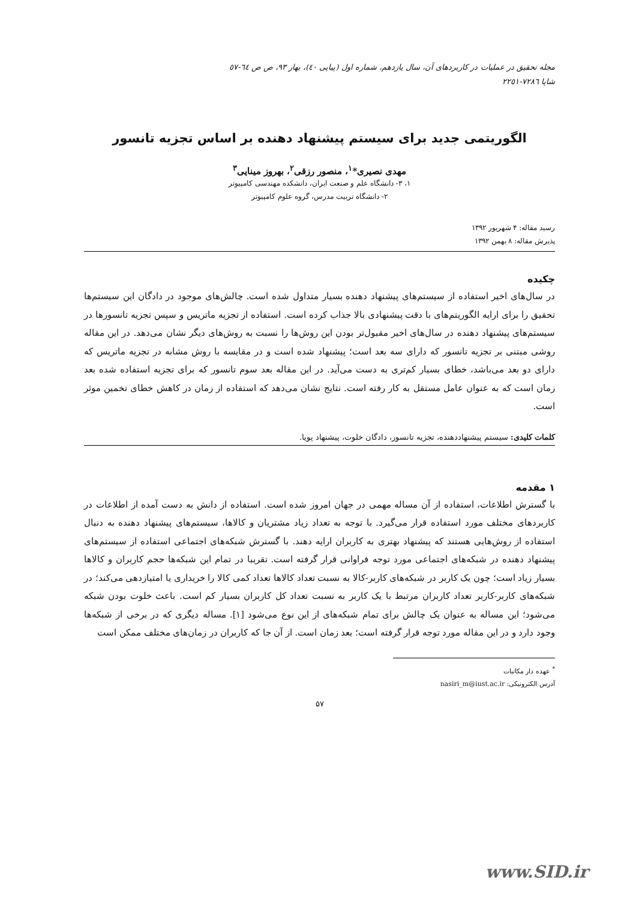مجله تحقیق در عملیات در کاربردهای آن، سال یازدهم، شماره اول (پیاپی ٤٠)، بهار ۹۳، ص ص ٦٤-٥٧
شاپا ٧٢٨٦-٢٢٥١
الگوریتمی جدید برای سیستم پیشنهاد دهنده بر اساس تجزیه تانسور
مهدی نصیری*<sup>۱</sup>، منصور رزقی<sup>۲</sup>، بهروز مینایی<sup>۳</sup>
۱، ۳- دانشگاه علم و صنعت ایران، دانشکده مهندسی کامپیوتر
۲- دانشگاه تربیت مدرس، گروه علوم کامپیوتر
رسید مقاله: ۴ شهریور ۱۳۹۲
پذیرش مقاله: ۸ بهمن ۱۳۹۲
چکیده
در سال‌های اخیر استفاده از سیستم‌های پیشنهاد دهنده بسیار متداول شده است. چالش‌های موجود در دادگان این سیستم‌ها تحقیق را برای ارایه الگوریتم‌های با دقت پیشنهادی بالا جذاب کرده است. استفاده از تجزیه ماتریس و سپس تجزیه تانسورها در سیستم‌های پیشنهاد دهنده در سال‌های اخیر مقبول‌تر بودن این روش‌ها را نسبت به روش‌های دیگر نشان می‌دهد. در این مقاله روشی مبتنی بر تجزیه تانسور که دارای سه بعد است؛ پیشنهاد شده است و در مقایسه با روش مشابه در تجزیه ماتریس که دارای دو بعد می‌باشد، خطای بسیار کم‌تری به دست می‌آید. در این مقاله بعد سوم تانسور که برای تجزیه استفاده شده بعد زمان است که به عنوان عامل مستقل به کار رفته است. نتایج نشان می‌دهد که استفاده از زمان در کاهش خطای تخمین موثر است.
کلمات کلیدی: سیستم پیشنهاددهنده، تجزیه تانسور، دادگان خلوت، پیشنهاد پویا.
۱ مقدمه
با گسترش اطلاعات، استفاده از آن مساله مهمی در جهان امروز شده است. استفاده از دانش به دست آمده از اطلاعات در کاربردهای مختلف مورد استفاده قرار می‌گیرد. با توجه به تعداد زیاد مشتریان و کالاها، سیستم‌های پیشنهاد دهنده به دنبال استفاده از روش‌هایی هستند که پیشنهاد بهتری به کاربران ارایه دهند. با گسترش شبکه‌های اجتماعی استفاده از سیستم‌های پیشنهاد دهنده در شبکه‌های اجتماعی مورد توجه فراوانی قرار گرفته است. تقریبا در تمام این شبکه‌ها حجم کاربران و کالاها بسیار زیاد است؛ چون یک کاربر در شبکه‌های کاربر-کالا به نسبت تعداد کالاها تعداد کمی کالا را خریداری یا امتیازدهی می‌کند؛ در شبکه‌های کاربر-کاربر تعداد کاربران مرتبط با یک کاربر به نسبت تعداد کل کاربران بسیار کم است. باعث خلوت بودن شبکه می‌شود؛ این مساله به عنوان یک چالش برای تمام شبکه‌های از این نوع می‌شود [۱]. مساله دیگری که در برخی از شبکه‌ها وجود دارد و در این مقاله مورد توجه قرار گرفته است؛ بعد زمان است. از آن جا که کاربران در زمان‌های مختلف ممکن است
<sup>*</sup> عهده دار مکاتبات
آدرس الکترونیکی: nasiri_m@iust.ac.ir
۵۷
www.SID.ir